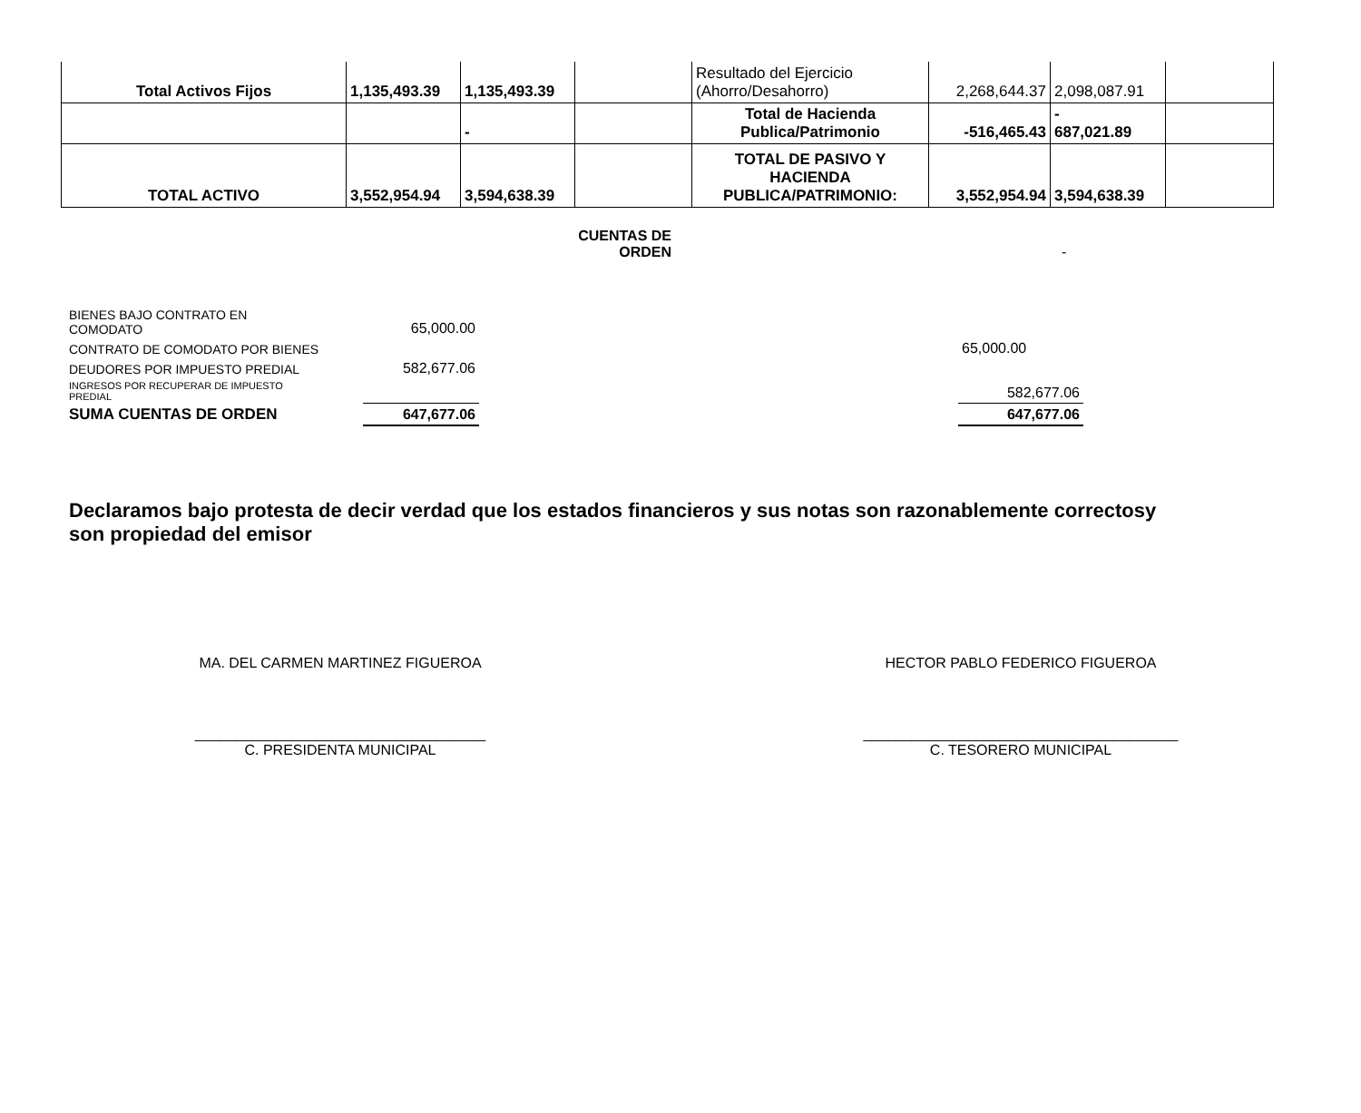| Total Activos Fijos | 1,135,493.39 | 1,135,493.39 | | Resultado del Ejercicio (Ahorro/Desahorro) | 2,268,644.37 | 2,098,087.91 | |
| | | - | | Total de Hacienda Publica/Patrimonio | -516,465.43 | - 687,021.89 | |
| TOTAL ACTIVO | 3,552,954.94 | 3,594,638.39 | | TOTAL DE PASIVO Y HACIENDA PUBLICA/PATRIMONIO: | 3,552,954.94 | 3,594,638.39 | |
CUENTAS DE
ORDEN
-
| BIENES BAJO CONTRATO EN COMODATO | 65,000.00 | | |
| CONTRATO DE COMODATO POR BIENES | | | 65,000.00 |
| DEUDORES POR IMPUESTO PREDIAL | 582,677.06 | | |
| INGRESOS POR RECUPERAR DE IMPUESTO PREDIAL | | | 582,677.06 |
| SUMA CUENTAS DE ORDEN | 647,677.06 | | 647,677.06 |
Declaramos bajo protesta de decir verdad que los estados financieros y sus notas son razonablemente correctosy son propiedad del emisor
MA. DEL CARMEN MARTINEZ FIGUEROA HECTOR PABLO FEDERICO FIGUEROA
____________________________________
C. PRESIDENTA MUNICIPAL
_______________________________________
C. TESORERO MUNICIPAL